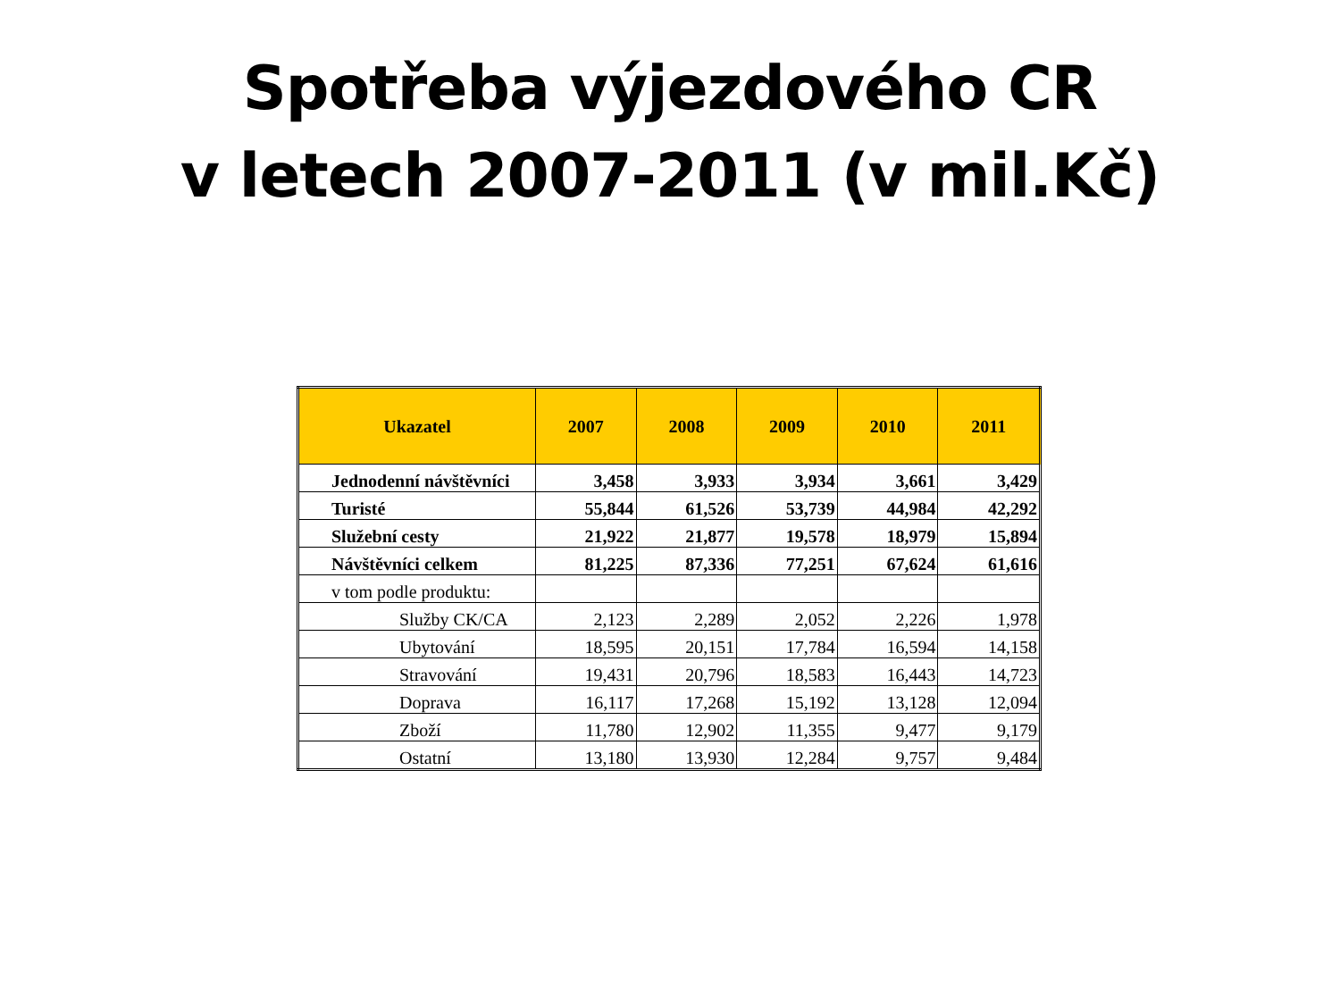Spotřeba výjezdového CR
v letech 2007-2011 (v mil.Kč)
| Ukazatel | 2007 | 2008 | 2009 | 2010 | 2011 |
| --- | --- | --- | --- | --- | --- |
| Jednodenní návštěvníci | 3,458 | 3,933 | 3,934 | 3,661 | 3,429 |
| Turisté | 55,844 | 61,526 | 53,739 | 44,984 | 42,292 |
| Služební cesty | 21,922 | 21,877 | 19,578 | 18,979 | 15,894 |
| Návštěvníci celkem | 81,225 | 87,336 | 77,251 | 67,624 | 61,616 |
| v tom podle produktu: | | | | | |
| Služby CK/CA | 2,123 | 2,289 | 2,052 | 2,226 | 1,978 |
| Ubytování | 18,595 | 20,151 | 17,784 | 16,594 | 14,158 |
| Stravování | 19,431 | 20,796 | 18,583 | 16,443 | 14,723 |
| Doprava | 16,117 | 17,268 | 15,192 | 13,128 | 12,094 |
| Zboží | 11,780 | 12,902 | 11,355 | 9,477 | 9,179 |
| Ostatní | 13,180 | 13,930 | 12,284 | 9,757 | 9,484 |